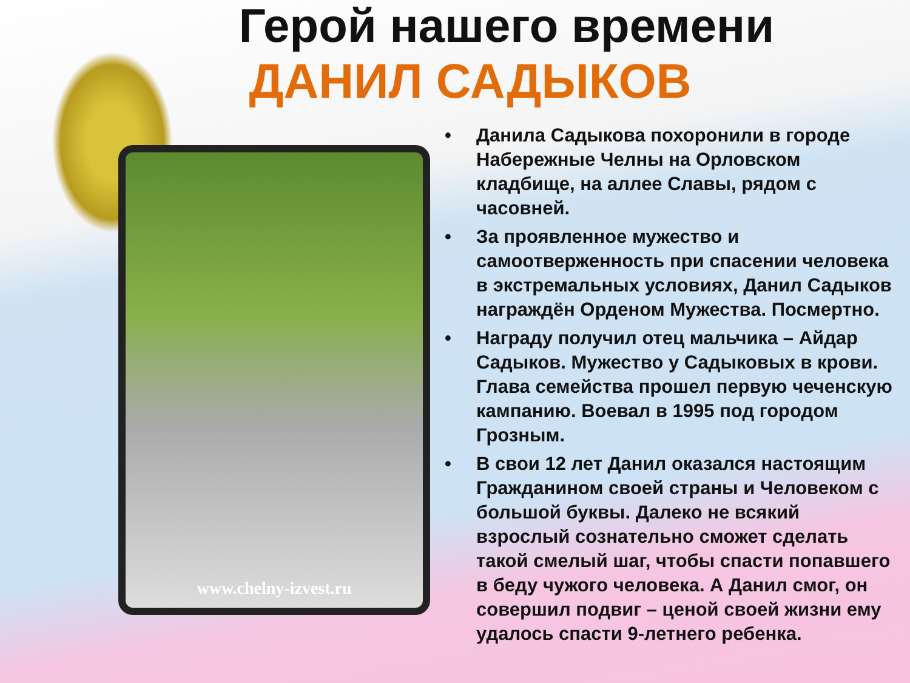Герой нашего времени
ДАНИЛ САДЫКОВ
www.chelny-izvest.ru
• Данила Садыкова похоронили в городе Набережные Челны на Орловском кладбище, на аллее Славы, рядом с часовней.
• За проявленное мужество и самоотверженность при спасении человека в экстремальных условиях, Данил Садыков награждён Орденом Мужества. Посмертно.
• Награду получил отец мальчика – Айдар Садыков. Мужество у Садыковых в крови. Глава семейства прошел первую чеченскую кампанию. Воевал в 1995 под городом Грозным.
• В свои 12 лет Данил оказался настоящим Гражданином своей страны и Человеком с большой буквы. Далеко не всякий взрослый сознательно сможет сделать такой смелый шаг, чтобы спасти попавшего в беду чужого человека. А Данил смог, он совершил подвиг – ценой своей жизни ему удалось спасти 9-летнего ребенка.